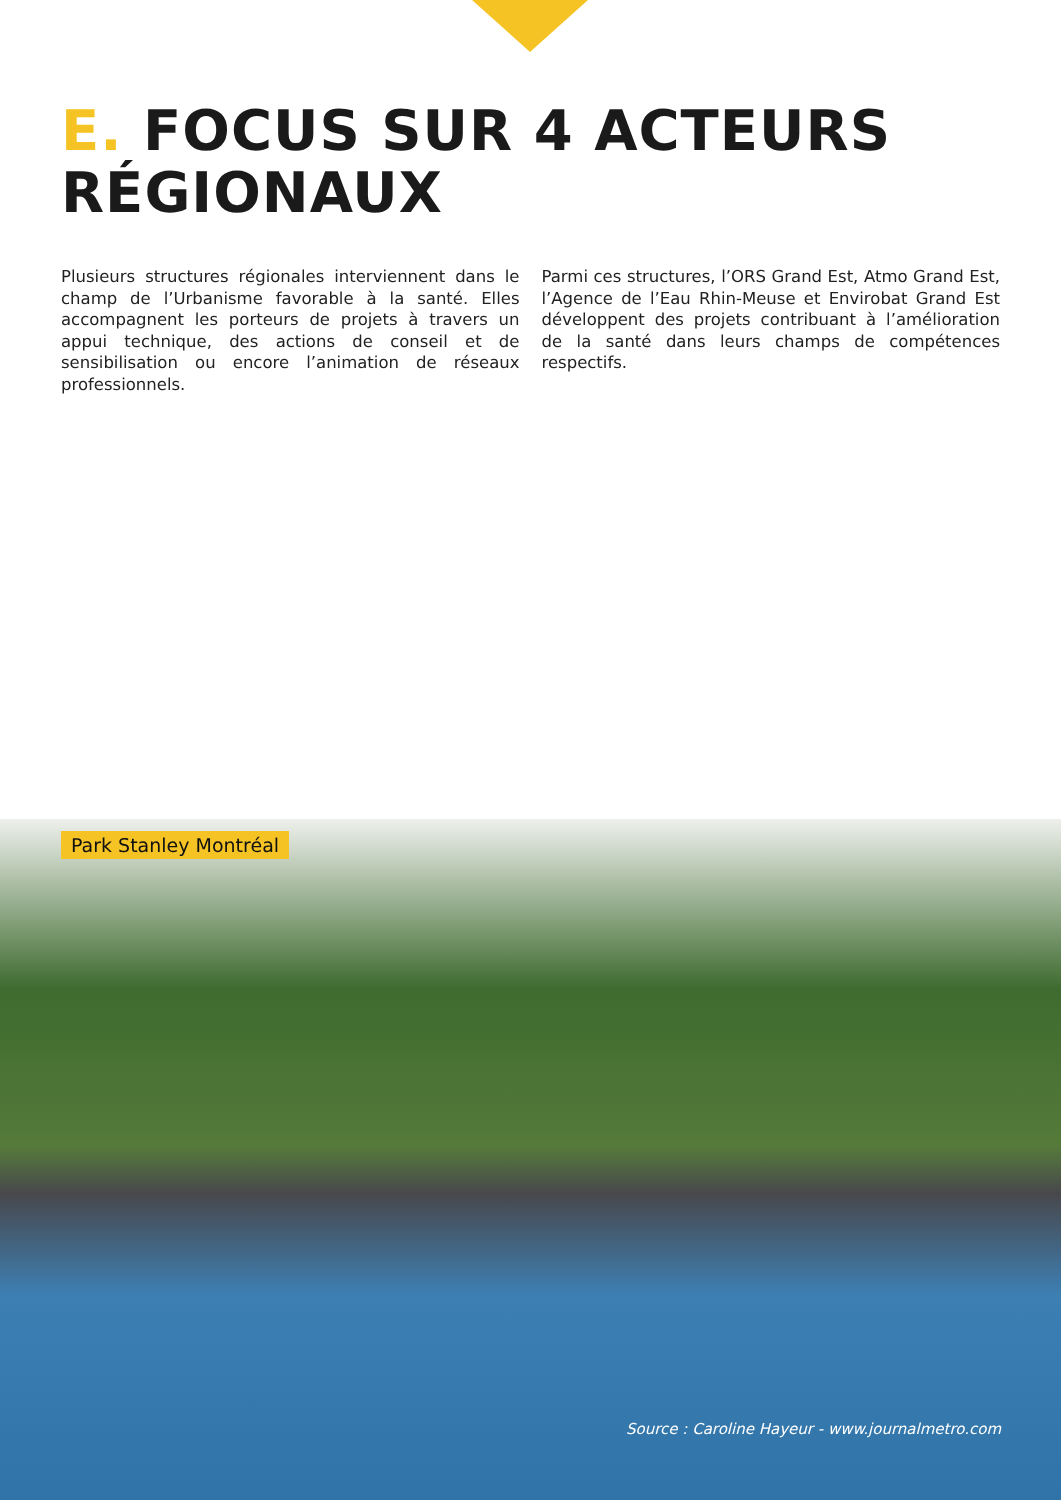E. FOCUS SUR 4 ACTEURS
RÉGIONAUX
Plusieurs structures régionales interviennent dans le champ de l’Urbanisme favorable à la santé. Elles accompagnent les porteurs de projets à travers un appui technique, des actions de conseil et de sensibilisation ou encore l’animation de réseaux professionnels.
Parmi ces structures, l’ORS Grand Est, Atmo Grand Est, l’Agence de l’Eau Rhin-Meuse et Envirobat Grand Est développent des projets contribuant à l’amélioration de la santé dans leurs champs de compétences respectifs.
Park Stanley Montréal
Source : Caroline Hayeur - www.journalmetro.com